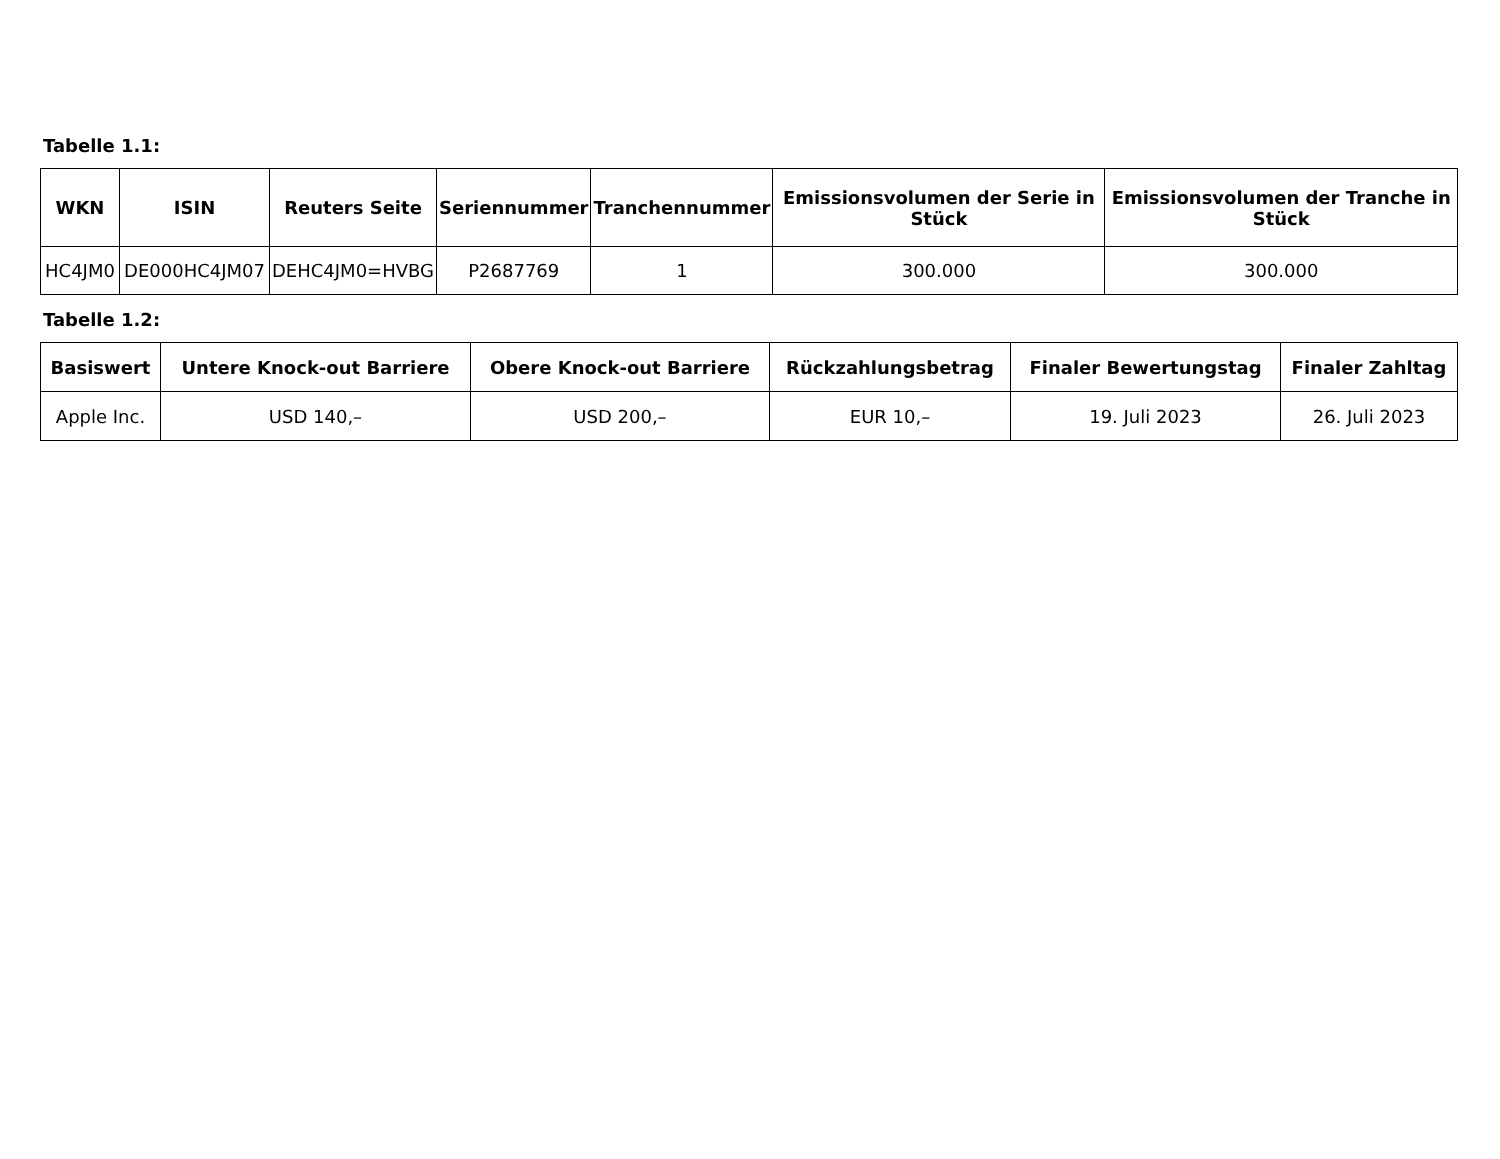Tabelle 1.1:
| WKN | ISIN | Reuters Seite | Seriennummer | Tranchennummer | Emissionsvolumen der Serie in Stück | Emissionsvolumen der Tranche in Stück |
| --- | --- | --- | --- | --- | --- | --- |
| HC4JM0 | DE000HC4JM07 | DEHC4JM0=HVBG | P2687769 | 1 | 300.000 | 300.000 |
Tabelle 1.2:
| Basiswert | Untere Knock-out Barriere | Obere Knock-out Barriere | Rückzahlungsbetrag | Finaler Bewertungstag | Finaler Zahltag |
| --- | --- | --- | --- | --- | --- |
| Apple Inc. | USD 140,– | USD 200,– | EUR 10,– | 19. Juli 2023 | 26. Juli 2023 |